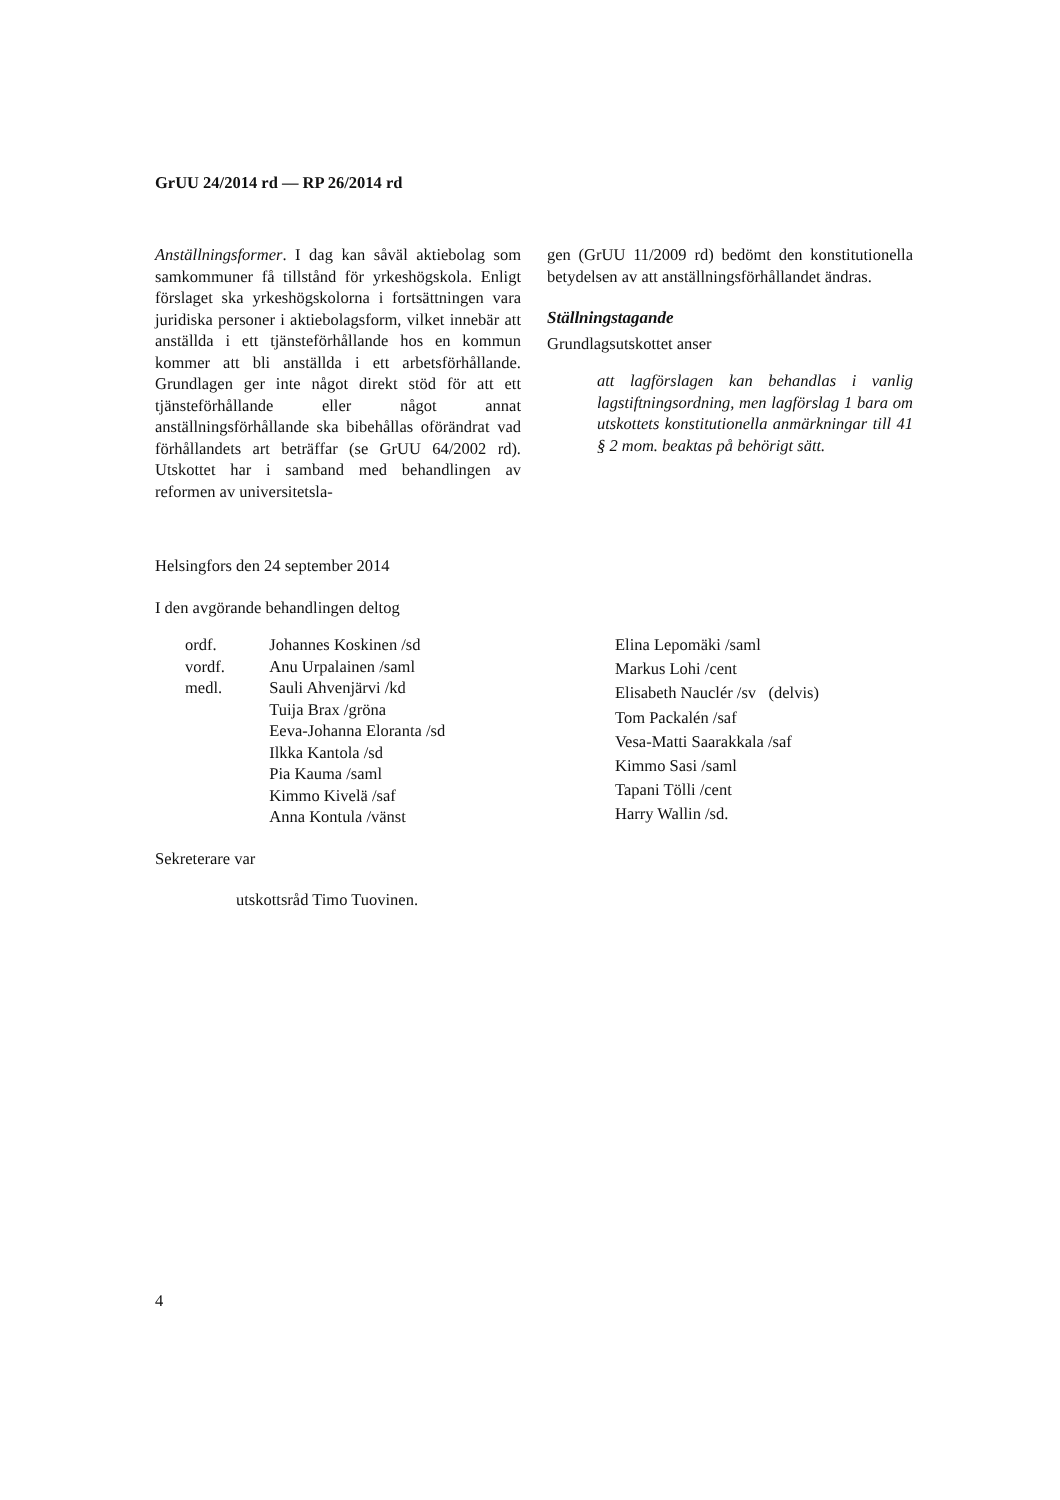GrUU 24/2014 rd — RP 26/2014 rd
Anställningsformer. I dag kan såväl aktiebolag som samkommuner få tillstånd för yrkeshögskola. Enligt förslaget ska yrkeshögskolorna i fortsättningen vara juridiska personer i aktiebolagsform, vilket innebär att anställda i ett tjänsteförhållande hos en kommun kommer att bli anställda i ett arbetsförhållande. Grundlagen ger inte något direkt stöd för att ett tjänsteförhållande eller något annat anställningsförhållande ska bibehållas oförändrat vad förhållandets art beträffar (se GrUU 64/2002 rd). Utskottet har i samband med behandlingen av reformen av universitetsla-
gen (GrUU 11/2009 rd) bedömt den konstitutionella betydelsen av att anställningsförhållandet ändras.
Ställningstagande
Grundlagsutskottet anser
att lagförslagen kan behandlas i vanlig lagstiftningsordning, men lagförslag 1 bara om utskottets konstitutionella anmärkningar till 41 § 2 mom. beaktas på behörigt sätt.
Helsingfors den 24 september 2014
I den avgörande behandlingen deltog
| ordf. | Johannes Koskinen /sd |
| vordf. | Anu Urpalainen /saml |
| medl. | Sauli Ahvenjärvi /kd |
| | Tuija Brax /gröna |
| | Eeva-Johanna Eloranta /sd |
| | Ilkka Kantola /sd |
| | Pia Kauma /saml |
| | Kimmo Kivelä /saf |
| | Anna Kontula /vänst |
| Elina Lepomäki /saml |
| Markus Lohi /cent |
| Elisabeth Nauclér /sv (delvis) |
| Tom Packalén /saf |
| Vesa-Matti Saarakkala /saf |
| Kimmo Sasi /saml |
| Tapani Tölli /cent |
| Harry Wallin /sd. |
Sekreterare var
utskottsråd Timo Tuovinen.
4